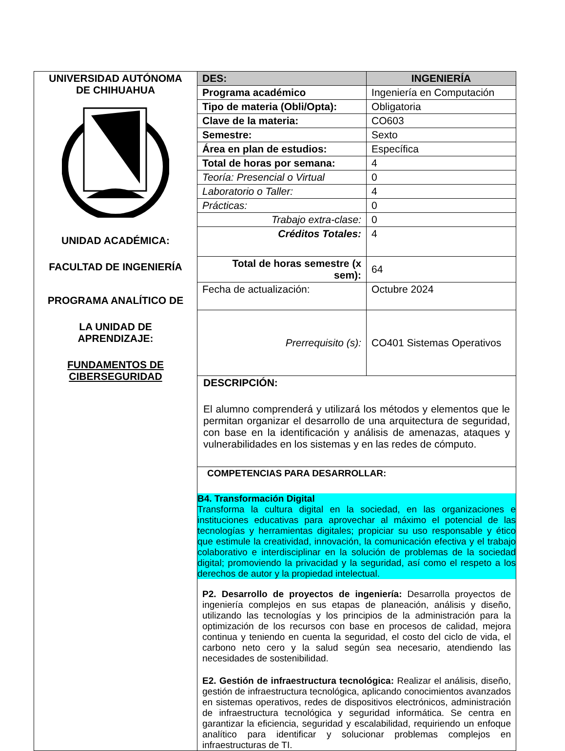| UNIVERSIDAD AUTÓNOMA DE CHIHUAHUA UNIDAD ACADÉMICA: FACULTAD DE INGENIERÍA PROGRAMA ANALÍTICO DE LA UNIDAD DE APRENDIZAJE: FUNDAMENTOS DE CIBERSEGURIDAD | DES: | INGENIERÍA |
| | Programa académico | Ingeniería en Computación |
| | Tipo de materia (Obli/Opta): | Obligatoria |
| | Clave de la materia: | CO603 |
| | Semestre: | Sexto |
| | Área en plan de estudios: | Específica |
| | Total de horas por semana: | 4 |
| | Teoría: Presencial o Virtual | 0 |
| | Laboratorio o Taller: | 4 |
| | Prácticas: | 0 |
| | Trabajo extra-clase: | 0 |
| | Créditos Totales: | 4 |
| | Total de horas semestre (x sem): | 64 |
| | Fecha de actualización: | Octubre 2024 |
| | Prerrequisito (s): | CO401 Sistemas Operativos |
| | DESCRIPCIÓN: El alumno comprenderá y utilizará los métodos y elementos que le permitan organizar el desarrollo de una arquitectura de seguridad, con base en la identificación y análisis de amenazas, ataques y vulnerabilidades en los sistemas y en las redes de cómputo. | |
| | COMPETENCIAS PARA DESARROLLAR: B4. Transformación Digital Transforma la cultura digital en la sociedad, en las organizaciones e instituciones educativas para aprovechar al máximo el potencial de las tecnologías y herramientas digitales; propiciar su uso responsable y ético que estimule la creatividad, innovación, la comunicación efectiva y el trabajo colaborativo e interdisciplinar en la solución de problemas de la sociedad digital; promoviendo la privacidad y la seguridad, así como el respeto a los derechos de autor y la propiedad intelectual. P2. Desarrollo de proyectos de ingeniería: Desarrolla proyectos de ingeniería complejos en sus etapas de planeación, análisis y diseño, utilizando las tecnologías y los principios de la administración para la optimización de los recursos con base en procesos de calidad, mejora continua y teniendo en cuenta la seguridad, el costo del ciclo de vida, el carbono neto cero y la salud según sea necesario, atendiendo las necesidades de sostenibilidad. E2. Gestión de infraestructura tecnológica: Realizar el análisis, diseño, gestión de infraestructura tecnológica, aplicando conocimientos avanzados en sistemas operativos, redes de dispositivos electrónicos, administración de infraestructura tecnológica y seguridad informática. Se centra en garantizar la eficiencia, seguridad y escalabilidad, requiriendo un enfoque analítico para identificar y solucionar problemas complejos en infraestructuras de TI. | |